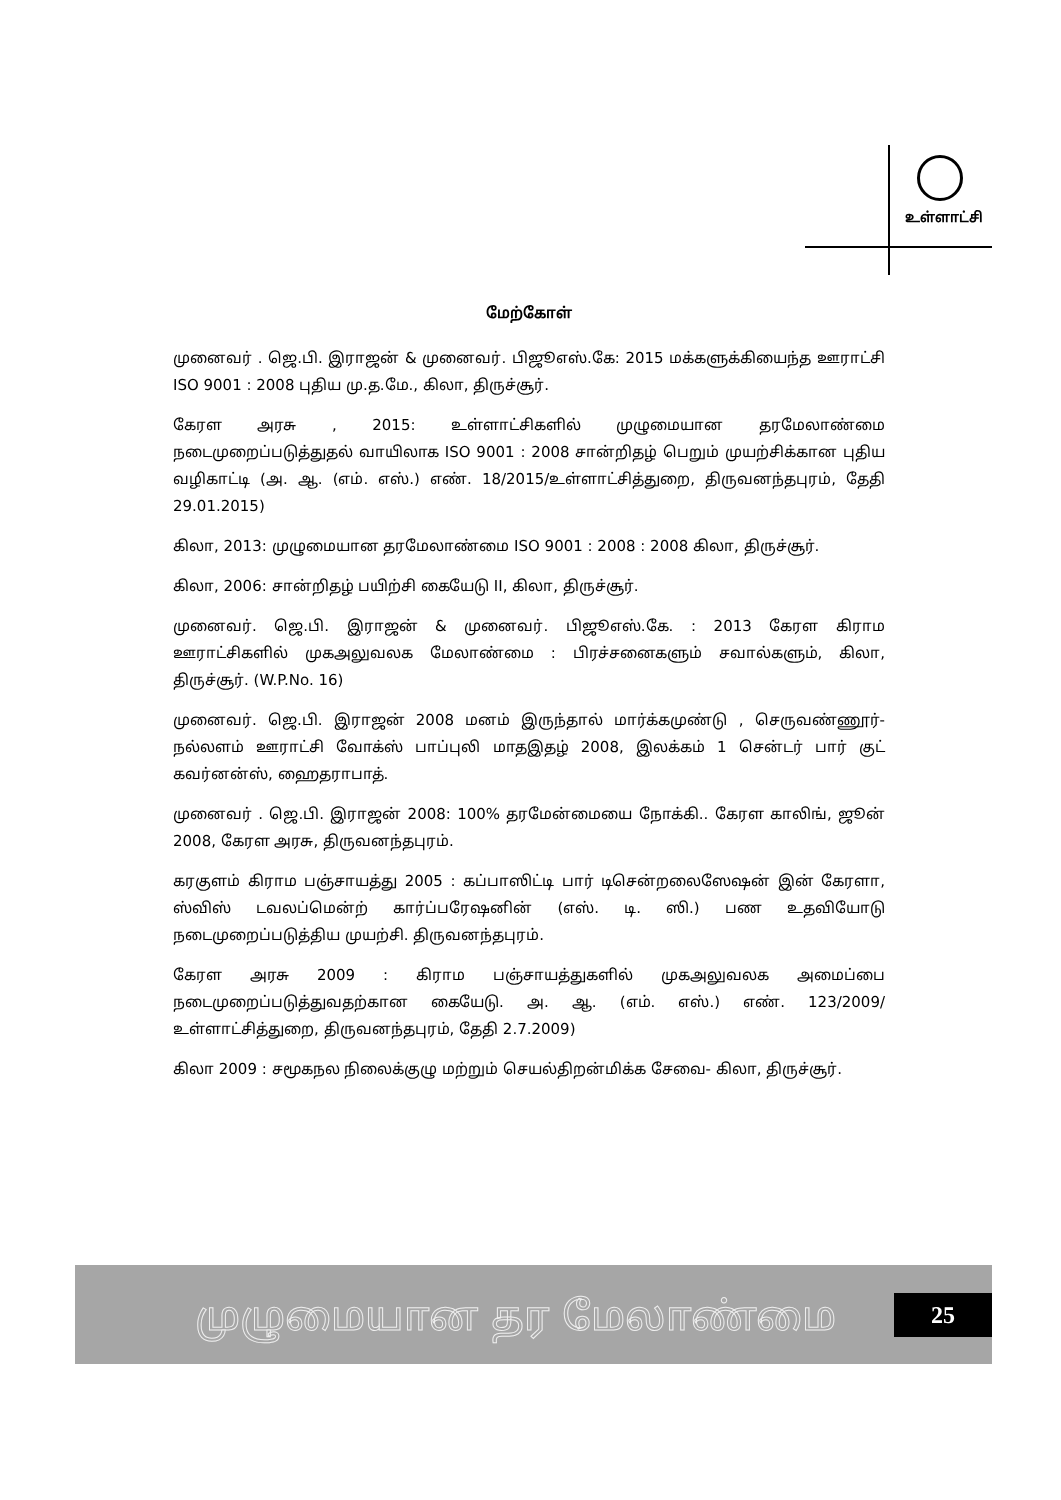உள்ளாட்சி
மேற்கோள்
முனைவர் . ஜெ.பி. இராஜன் & முனைவர். பிஜூஎஸ்.கே: 2015 மக்களுக்கியைந்த ஊராட்சி ISO 9001 : 2008 புதிய மு.த.மே., கிலா, திருச்சூர்.
கேரள அரசு , 2015: உள்ளாட்சிகளில் முழுமையான தரமேலாண்மை நடைமுறைப்படுத்துதல் வாயிலாக ISO 9001 : 2008 சான்றிதழ் பெறும் முயற்சிக்கான புதிய வழிகாட்டி (அ. ஆ. (எம். எஸ்.) எண். 18/2015/உள்ளாட்சித்துறை, திருவனந்தபுரம், தேதி 29.01.2015)
கிலா, 2013: முழுமையான தரமேலாண்மை ISO 9001 : 2008 : 2008 கிலா, திருச்சூர்.
கிலா, 2006: சான்றிதழ் பயிற்சி கையேடு II, கிலா, திருச்சூர்.
முனைவர். ஜெ.பி. இராஜன் & முனைவர். பிஜூஎஸ்.கே. : 2013 கேரள கிராம ஊராட்சிகளில் முகஅலுவலக மேலாண்மை : பிரச்சனைகளும் சவால்களும், கிலா, திருச்சூர். (W.P.No. 16)
முனைவர். ஜெ.பி. இராஜன் 2008 மனம் இருந்தால் மார்க்கமுண்டு , செருவண்ணூர்- நல்லளம் ஊராட்சி வோக்ஸ் பாப்புலி மாதஇதழ் 2008, இலக்கம் 1 சென்டர் பார் குட் கவர்னன்ஸ், ஹைதராபாத்.
முனைவர் . ஜெ.பி. இராஜன் 2008: 100% தரமேன்மையை நோக்கி.. கேரள காலிங், ஜூன் 2008, கேரள அரசு, திருவனந்தபுரம்.
கரகுளம் கிராம பஞ்சாயத்து 2005 : கப்பாஸிட்டி பார் டிசென்றலைஸேஷன் இன் கேரளா, ஸ்விஸ் டவலப்மென்ற் கார்ப்பரேஷனின் (எஸ். டி. ஸி.) பண உதவியோடு நடைமுறைப்படுத்திய முயற்சி. திருவனந்தபுரம்.
கேரள அரசு 2009 : கிராம பஞ்சாயத்துகளில் முகஅலுவலக அமைப்பை நடைமுறைப்படுத்துவதற்கான கையேடு. அ. ஆ. (எம். எஸ்.) எண். 123/2009/ உள்ளாட்சித்துறை, திருவனந்தபுரம், தேதி 2.7.2009)
கிலா 2009 : சமூகநல நிலைக்குழு மற்றும் செயல்திறன்மிக்க சேவை- கிலா, திருச்சூர்.
முழுமையான தர மேலாண்மை 25